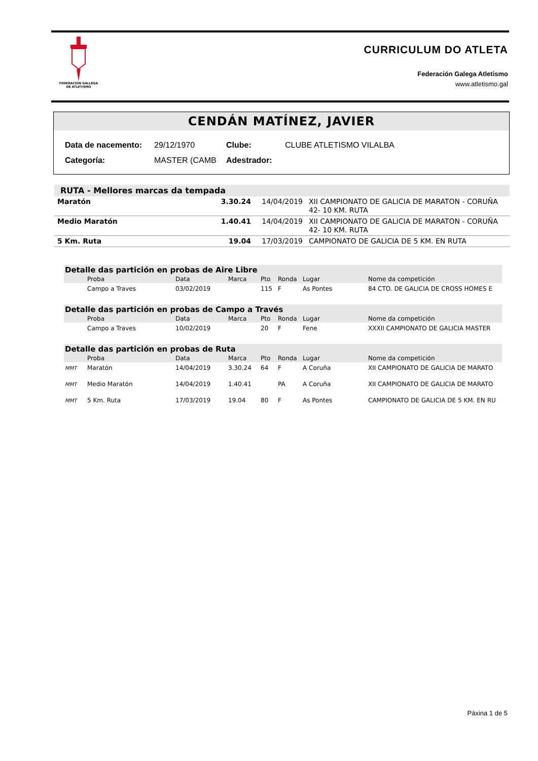FEDERACION GALLEGA
DE ATLETISMO
CURRICULUM DO ATLETA
Federación Galega Atletismo
www.atletismo.gal
CENDÁN MATÍNEZ, JAVIER
| Data de nacemento: | 29/12/1970 | Clube: | CLUBE ATLETISMO VILALBA |
| Categoría: | MASTER (CAMB | Adestrador: | |
| RUTA - Mellores marcas da tempada | | | |
| --- | --- | --- | --- |
| Maratón | 3.30.24 | 14/04/2019 | XII CAMPIONATO DE GALICIA DE MARATON - CORUÑA 42- 10 KM. RUTA |
| Medio Maratón | 1.40.41 | 14/04/2019 | XII CAMPIONATO DE GALICIA DE MARATON - CORUÑA 42- 10 KM. RUTA |
| 5 Km. Ruta | 19.04 | 17/03/2019 | CAMPIONATO DE GALICIA DE 5 KM. EN RUTA |
| Detalle das partición en probas de Aire Libre | | | | | | | |
| --- | --- | --- | --- | --- | --- | --- | --- |
| | Proba | Data | Marca | Pto | Ronda | Lugar | Nome da competición |
| | Campo a Traves | 03/02/2019 | | 115 | F | As Pontes | 84 CTO. DE GALICIA DE CROSS HOMES E |
| Detalle das partición en probas de Campo a Través | | | | | | | |
| --- | --- | --- | --- | --- | --- | --- | --- |
| | Proba | Data | Marca | Pto | Ronda | Lugar | Nome da competición |
| | Campo a Traves | 10/02/2019 | | 20 | F | Fene | XXXII CAMPIONATO DE GALICIA MASTER |
| Detalle das partición en probas de Ruta | | | | | | | |
| --- | --- | --- | --- | --- | --- | --- | --- |
| | Proba | Data | Marca | Pto | Ronda | Lugar | Nome da competición |
| MMT | Maratón | 14/04/2019 | 3.30.24 | 64 | F | A Coruña | XII CAMPIONATO DE GALICIA DE MARATO |
| MMT | Medio Maratón | 14/04/2019 | 1.40.41 | | PA | A Coruña | XII CAMPIONATO DE GALICIA DE MARATO |
| MMT | 5 Km. Ruta | 17/03/2019 | 19.04 | 80 | F | As Pontes | CAMPIONATO DE GALICIA DE 5 KM. EN RU |
Páxina 1 de 5